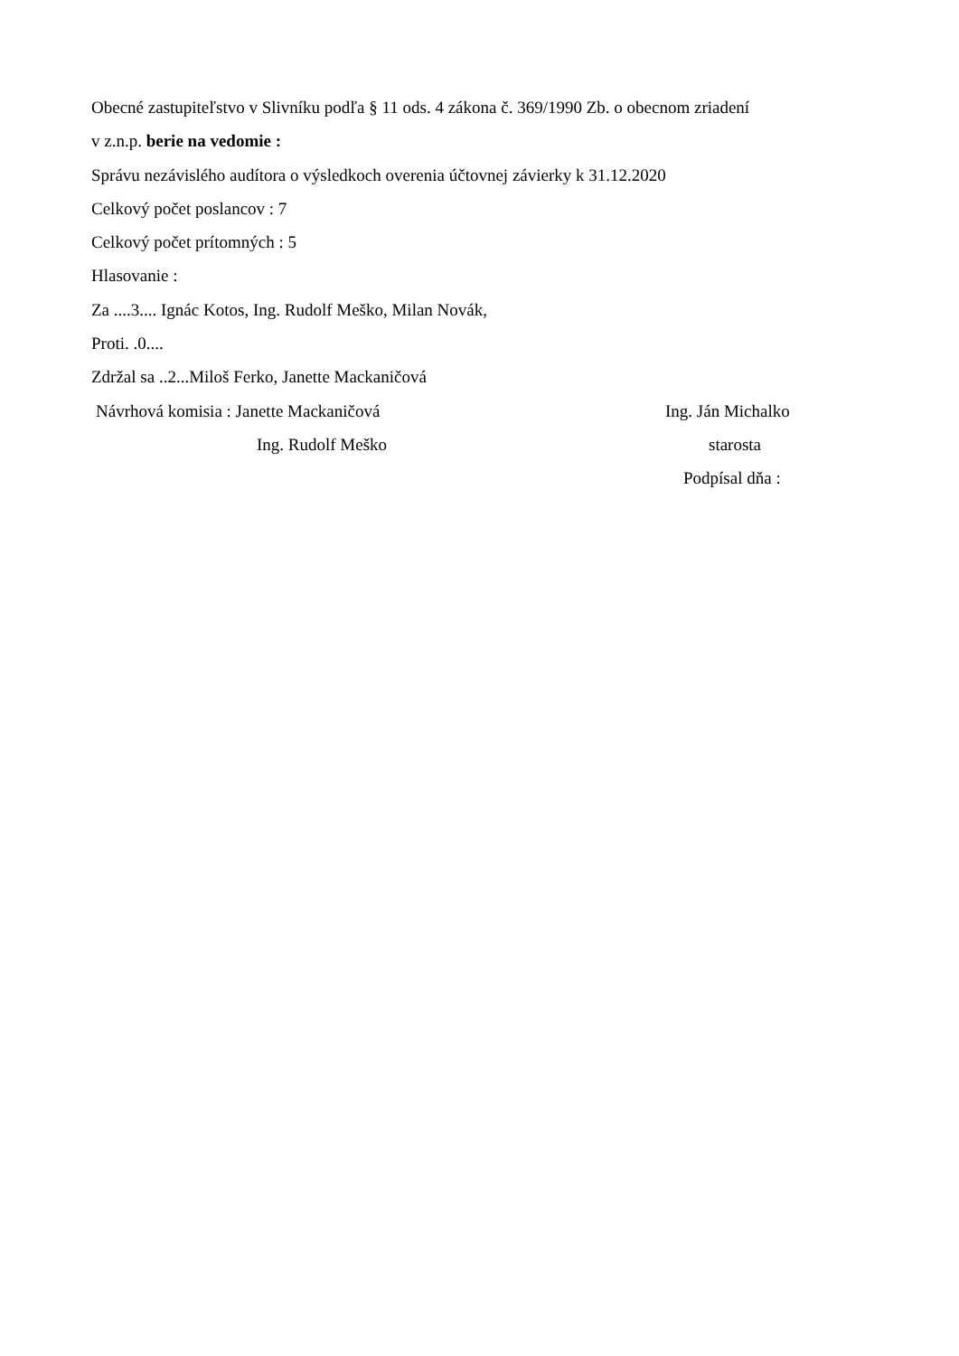Obecné zastupiteľstvo v Slivníku podľa § 11 ods. 4 zákona č. 369/1990 Zb. o obecnom zriadení
v z.n.p. berie na vedomie :
Správu nezávislého audítora o výsledkoch overenia účtovnej závierky k 31.12.2020
Celkový počet poslancov : 7
Celkový počet prítomných : 5
Hlasovanie :
Za ....3.... Ignác Kotos, Ing. Rudolf Meško, Milan Novák,
Proti. .0....
Zdržal sa ..2...Miloš Ferko, Janette Mackaničová
Návrhová komisia : Janette Mackaničová Ing. Ján Michalko
Ing. Rudolf Meško starosta
Podpísal dňa :